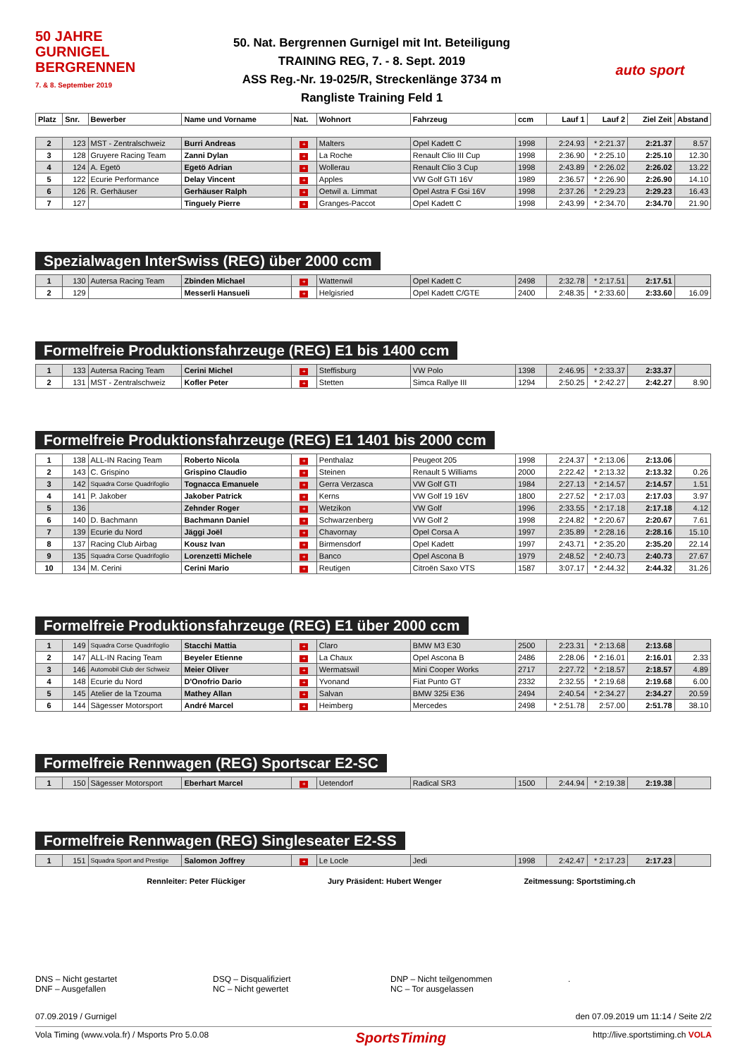50 JAHRE
GURNIGEL
BERGRENNEN
7. & 8. September 2019
50. Nat. Bergrennen Gurnigel mit Int. Beteiligung
TRAINING REG, 7. - 8. Sept. 2019
ASS Reg.-Nr. 19-025/R, Streckenlänge 3734 m
Rangliste Training Feld 1
auto sport
| Platz | Snr. | Bewerber | Name und Vorname | Nat. | Wohnort | Fahrzeug | ccm | Lauf 1 | Lauf 2 | Ziel Zeit | Abstand |
| --- | --- | --- | --- | --- | --- | --- | --- | --- | --- | --- | --- |
| 2 | 123 | MST - Zentralschweiz | Burri Andreas | + | Malters | Opel Kadett C | 1998 | 2:24.93 | * 2:21.37 | 2:21.37 | 8.57 |
| 3 | 128 | Gruyere Racing Team | Zanni Dylan | + | La Roche | Renault Clio III Cup | 1998 | 2:36.90 | * 2:25.10 | 2:25.10 | 12.30 |
| 4 | 124 | A. Egetö | Egetö Adrian | + | Wollerau | Renault Clio 3 Cup | 1998 | 2:43.89 | * 2:26.02 | 2:26.02 | 13.22 |
| 5 | 122 | Ecurie Performance | Delay Vincent | + | Apples | VW Golf GTI 16V | 1989 | 2:36.57 | * 2:26.90 | 2:26.90 | 14.10 |
| 6 | 126 | R. Gerhäuser | Gerhäuser Ralph | + | Oetwil a. Limmat | Opel Astra F Gsi 16V | 1998 | 2:37.26 | * 2:29.23 | 2:29.23 | 16.43 |
| 7 | 127 | | Tinguely Pierre | + | Granges-Paccot | Opel Kadett C | 1998 | 2:43.99 | * 2:34.70 | 2:34.70 | 21.90 |
Spezialwagen InterSwiss (REG) über 2000 ccm
| 1 | 130 | Autersa Racing Team | Zbinden Michael | + | Wattenwil | Opel Kadett C | 2498 | 2:32.78 | * 2:17.51 | 2:17.51 | |
| 2 | 129 | | Messerli Hansueli | + | Helgisried | Opel Kadett C/GTE | 2400 | 2:48.35 | * 2:33.60 | 2:33.60 | 16.09 |
Formelfreie Produktionsfahrzeuge (REG) E1 bis 1400 ccm
| 1 | 133 | Autersa Racing Team | Cerini Michel | + | Steffisburg | VW Polo | 1398 | 2:46.95 | * 2:33.37 | 2:33.37 | |
| 2 | 131 | MST - Zentralschweiz | Kofler Peter | + | Stetten | Simca Rallye III | 1294 | 2:50.25 | * 2:42.27 | 2:42.27 | 8.90 |
Formelfreie Produktionsfahrzeuge (REG) E1 1401 bis 2000 ccm
| 1 | 138 | ALL-IN Racing Team | Roberto Nicola | + | Penthalaz | Peugeot 205 | 1998 | 2:24.37 | * 2:13.06 | 2:13.06 | |
| 2 | 143 | C. Grispino | Grispino Claudio | + | Steinen | Renault 5 Williams | 2000 | 2:22.42 | * 2:13.32 | 2:13.32 | 0.26 |
| 3 | 142 | Squadra Corse Quadrifoglio | Tognacca Emanuele | + | Gerra Verzasca | VW Golf GTI | 1984 | 2:27.13 | * 2:14.57 | 2:14.57 | 1.51 |
| 4 | 141 | P. Jakober | Jakober Patrick | + | Kerns | VW Golf 19 16V | 1800 | 2:27.52 | * 2:17.03 | 2:17.03 | 3.97 |
| 5 | 136 | | Zehnder Roger | + | Wetzikon | VW Golf | 1996 | 2:33.55 | * 2:17.18 | 2:17.18 | 4.12 |
| 6 | 140 | D. Bachmann | Bachmann Daniel | + | Schwarzenberg | VW Golf 2 | 1998 | 2:24.82 | * 2:20.67 | 2:20.67 | 7.61 |
| 7 | 139 | Ecurie du Nord | Jäggi Joël | + | Chavornay | Opel Corsa A | 1997 | 2:35.89 | * 2:28.16 | 2:28.16 | 15.10 |
| 8 | 137 | Racing Club Airbag | Kousz Ivan | + | Birmensdorf | Opel Kadett | 1997 | 2:43.71 | * 2:35.20 | 2:35.20 | 22.14 |
| 9 | 135 | Squadra Corse Quadrifoglio | Lorenzetti Michele | + | Banco | Opel Ascona B | 1979 | 2:48.52 | * 2:40.73 | 2:40.73 | 27.67 |
| 10 | 134 | M. Cerini | Cerini Mario | + | Reutigen | Citroën Saxo VTS | 1587 | 3:07.17 | * 2:44.32 | 2:44.32 | 31.26 |
Formelfreie Produktionsfahrzeuge (REG) E1 über 2000 ccm
| 1 | 149 | Squadra Corse Quadrifoglio | Stacchi Mattia | + | Claro | BMW M3 E30 | 2500 | 2:23.31 | * 2:13.68 | 2:13.68 | |
| 2 | 147 | ALL-IN Racing Team | Beyeler Etienne | + | La Chaux | Opel Ascona B | 2486 | 2:28.06 | * 2:16.01 | 2:16.01 | 2.33 |
| 3 | 146 | Automobil Club der Schweiz | Meier Oliver | + | Wermatswil | Mini Cooper Works | 2717 | 2:27.72 | * 2:18.57 | 2:18.57 | 4.89 |
| 4 | 148 | Ecurie du Nord | D'Onofrio Dario | + | Yvonand | Fiat Punto GT | 2332 | 2:32.55 | * 2:19.68 | 2:19.68 | 6.00 |
| 5 | 145 | Atelier de la Tzouma | Mathey Allan | + | Salvan | BMW 325i E36 | 2494 | 2:40.54 | * 2:34.27 | 2:34.27 | 20.59 |
| 6 | 144 | Sägesser Motorsport | André Marcel | + | Heimberg | Mercedes | 2498 | * 2:51.78 | 2:57.00 | 2:51.78 | 38.10 |
Formelfreie Rennwagen (REG) Sportscar E2-SC
| 1 | 150 | Sägesser Motorsport | Eberhart Marcel | + | Uetendorf | Radical SR3 | 1500 | 2:44.94 | * 2:19.38 | 2:19.38 | |
Formelfreie Rennwagen (REG) Singleseater E2-SS
| 1 | 151 | Squadra Sport and Prestige | Salomon Joffrey | + | Le Locle | Jedi | 1998 | 2:42.47 | * 2:17.23 | 2:17.23 | |
Rennleiter: Peter Flückiger Jury Präsident: Hubert Wenger Zeitmessung: Sportstiming.ch
DNS – Nicht gestartet
DNF – Ausgefallen
DSQ – Disqualifiziert
NC – Nicht gewertet
DNP – Nicht teilgenommen
NC – Tor ausgelassen
.
07.09.2019 / Gurnigel den 07.09.2019 um 11:14 / Seite 2/2
Vola Timing (www.vola.fr) / Msports Pro 5.0.08 SportsTiming http://live.sportstiming.ch VOLA